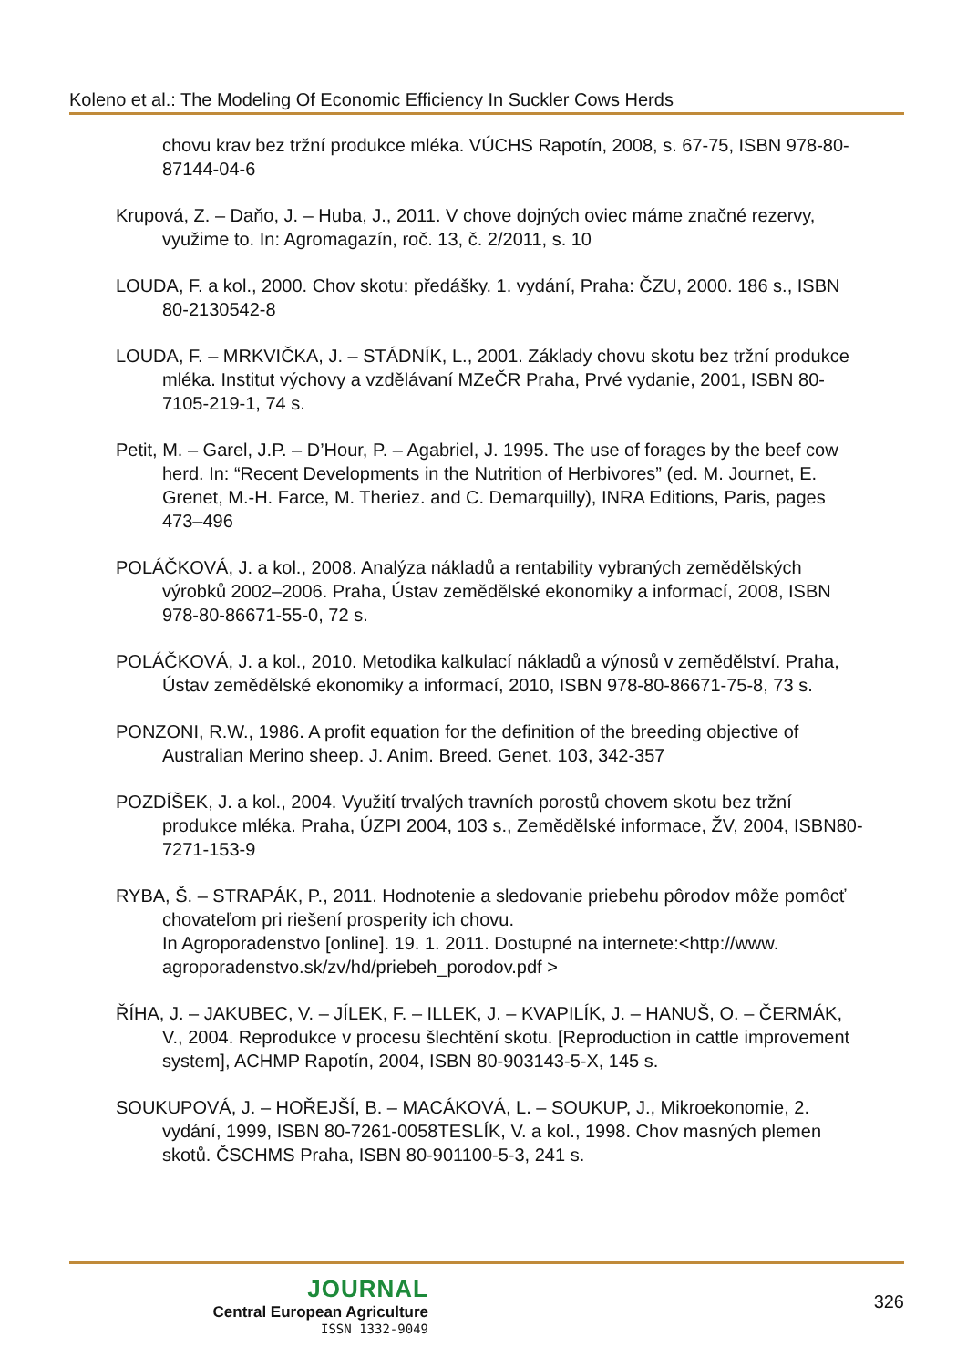Koleno et al.: The Modeling Of Economic Efficiency In Suckler Cows Herds
chovu krav bez tržní produkce mléka. VÚCHS Rapotín, 2008, s. 67-75, ISBN 978-80-87144-04-6
Krupová, Z. – Daňo, J. – Huba, J., 2011. V chove dojných oviec máme značné rezervy, využime to. In: Agromagazín, roč. 13, č. 2/2011, s. 10
LOUDA, F. a kol., 2000. Chov skotu: předášky. 1. vydání, Praha: ČZU, 2000. 186 s., ISBN 80-2130542-8
LOUDA, F. – MRKVIČKA, J. – STÁDNÍK, L., 2001. Základy chovu skotu bez tržní produkce mléka. Institut výchovy a vzdělávaní MZeČR Praha, Prvé vydanie, 2001, ISBN 80-7105-219-1, 74 s.
Petit, M. – Garel, J.P. – D’Hour, P. – Agabriel, J. 1995. The use of forages by the beef cow herd. In: “Recent Developments in the Nutrition of Herbivores” (ed. M. Journet, E. Grenet, M.-H. Farce, M. Theriez. and C. Demarquilly), INRA Editions, Paris, pages 473–496
POLÁČKOVÁ, J. a kol., 2008. Analýza nákladů a rentability vybraných zemědělských výrobků 2002–2006. Praha, Ústav zemědělské ekonomiky a informací, 2008, ISBN 978-80-86671-55-0, 72 s.
POLÁČKOVÁ, J. a kol., 2010. Metodika kalkulací nákladů a výnosů v zemědělství. Praha, Ústav zemědělské ekonomiky a informací, 2010, ISBN 978-80-86671-75-8, 73 s.
PONZONI, R.W., 1986. A profit equation for the definition of the breeding objective of Australian Merino sheep. J. Anim. Breed. Genet. 103, 342-357
POZDÍŠEK, J. a kol., 2004. Využití trvalých travních porostů chovem skotu bez tržní produkce mléka. Praha, ÚZPI 2004, 103 s., Zemědělské informace, ŽV, 2004, ISBN80-7271-153-9
RYBA, Š. – STRAPÁK, P., 2011. Hodnotenie a sledovanie priebehu pôrodov môže pomôcť chovateľom pri riešení prosperity ich chovu.
In Agroporadenstvo [online]. 19. 1. 2011. Dostupné na internete:<http://www. agroporadenstvo.sk/zv/hd/priebeh_porodov.pdf >
ŘÍHA, J. – JAKUBEC, V. – JÍLEK, F. – ILLEK, J. – KVAPILÍK, J. – HANUŠ, O. – ČERMÁK, V., 2004. Reprodukce v procesu šlechtění skotu. [Reproduction in cattle improvement system], ACHMP Rapotín, 2004, ISBN 80-903143-5-X, 145 s.
SOUKUPOVÁ, J. – HOŘEJŠÍ, B. – MACÁKOVÁ, L. – SOUKUP, J., Mikroekonomie, 2. vydání, 1999, ISBN 80-7261-0058TESLÍK, V. a kol., 1998. Chov masných plemen skotů. ČSCHMS Praha, ISBN 80-901100-5-3, 241 s.
JOURNAL
Central European Agriculture
ISSN 1332-9049
326